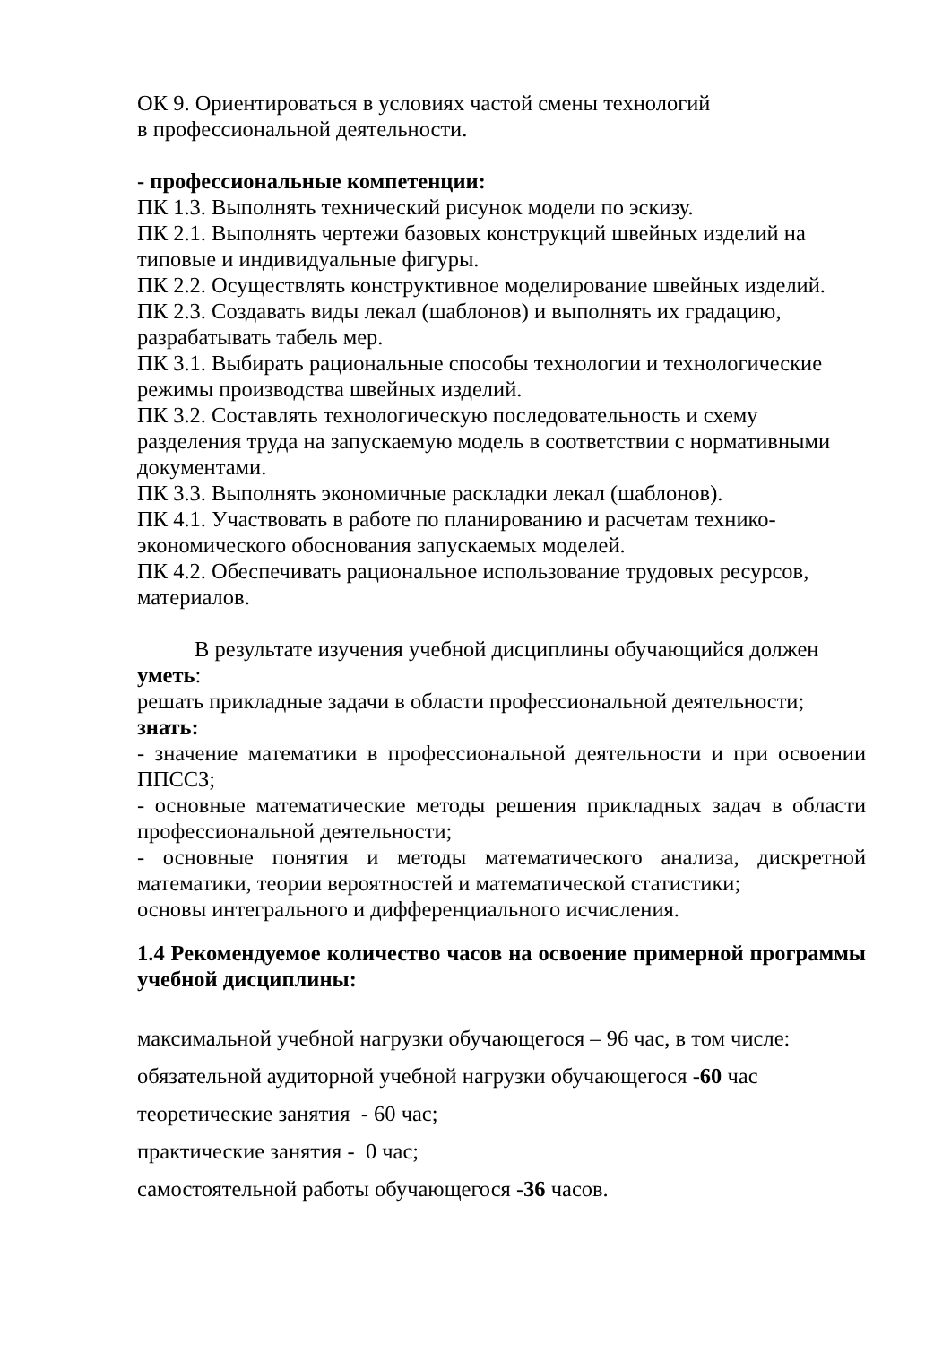ОК 9. Ориентироваться в условиях частой смены технологий
в профессиональной деятельности.
- профессиональные компетенции:
ПК 1.3. Выполнять технический рисунок модели по эскизу.
ПК 2.1. Выполнять чертежи базовых конструкций швейных изделий на типовые и индивидуальные фигуры.
ПК 2.2. Осуществлять конструктивное моделирование швейных изделий.
ПК 2.3. Создавать виды лекал (шаблонов) и выполнять их градацию, разрабатывать табель мер.
ПК 3.1. Выбирать рациональные способы технологии и технологические режимы производства швейных изделий.
ПК 3.2. Составлять технологическую последовательность и схему разделения труда на запускаемую модель в соответствии с нормативными документами.
ПК 3.3. Выполнять экономичные раскладки лекал (шаблонов).
ПК 4.1. Участвовать в работе по планированию и расчетам технико-
экономического обоснования запускаемых моделей.
ПК 4.2. Обеспечивать рациональное использование трудовых ресурсов, материалов.
В результате изучения учебной дисциплины обучающийся должен уметь:
решать прикладные задачи в области профессиональной деятельности;
знать:
- значение математики в профессиональной деятельности и при освоении ППССЗ;
- основные математические методы решения прикладных задач в области профессиональной деятельности;
- основные понятия и методы математического анализа, дискретной математики, теории вероятностей и математической статистики;
основы интегрального и дифференциального исчисления.
1.4 Рекомендуемое количество часов на освоение примерной программы учебной дисциплины:
максимальной учебной нагрузки обучающегося – 96 час, в том числе:
обязательной аудиторной учебной нагрузки обучающегося -60 час
теоретические занятия - 60 час;
практические занятия - 0 час;
самостоятельной работы обучающегося -36 часов.